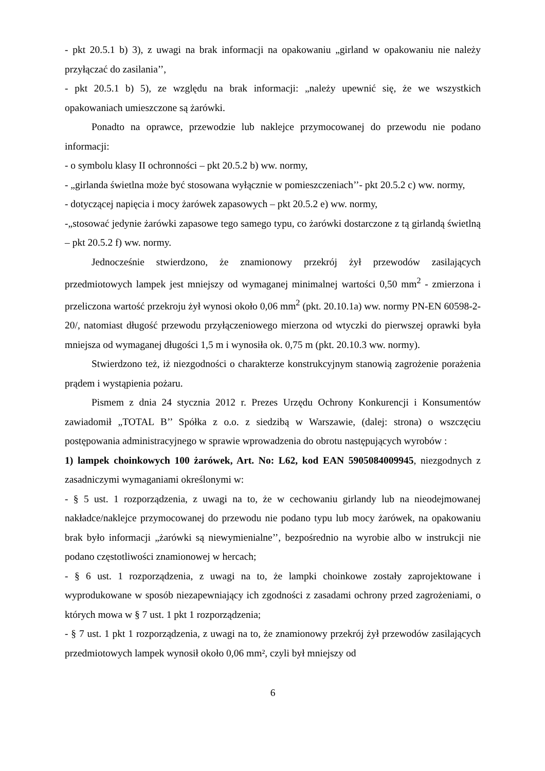- pkt 20.5.1 b) 3), z uwagi na brak informacji na opakowaniu „girland w opakowaniu nie należy przyłączać do zasilania’’,
- pkt 20.5.1 b) 5), ze względu na brak informacji: „należy upewnić się, że we wszystkich opakowaniach umieszczone są żarówki.
Ponadto na oprawce, przewodzie lub naklejce przymocowanej do przewodu nie podano informacji:
- o symbolu klasy II ochronności – pkt 20.5.2 b) ww. normy,
- „girlanda świetlna może być stosowana wyłącznie w pomieszczeniach’’- pkt 20.5.2 c) ww. normy,
- dotyczącej napięcia i mocy żarówek zapasowych – pkt 20.5.2 e) ww. normy,
-„stosować jedynie żarówki zapasowe tego samego typu, co żarówki dostarczone z tą girlandą świetlną – pkt 20.5.2 f) ww. normy.
Jednocześnie stwierdzono, że znamionowy przekrój żył przewodów zasilających przedmiotowych lampek jest mniejszy od wymaganej minimalnej wartości 0,50 mm<sup>2</sup> - zmierzona i przeliczona wartość przekroju żył wynosi około 0,06 mm<sup>2</sup> (pkt. 20.10.1a) ww. normy PN-EN 60598-2-20/, natomiast długość przewodu przyłączeniowego mierzona od wtyczki do pierwszej oprawki była mniejsza od wymaganej długości 1,5 m i wynosiła ok. 0,75 m (pkt. 20.10.3 ww. normy).
Stwierdzono też, iż niezgodności o charakterze konstrukcyjnym stanowią zagrożenie porażenia prądem i wystąpienia pożaru.
Pismem z dnia 24 stycznia 2012 r. Prezes Urzędu Ochrony Konkurencji i Konsumentów zawiadomił „TOTAL B’’ Spółka z o.o. z siedzibą w Warszawie, (dalej: strona) o wszczęciu postępowania administracyjnego w sprawie wprowadzenia do obrotu następujących wyrobów :
1) lampek choinkowych 100 żarówek, Art. No: L62, kod EAN 5905084009945, niezgodnych z zasadniczymi wymaganiami określonymi w:
- § 5 ust. 1 rozporządzenia, z uwagi na to, że w cechowaniu girlandy lub na nieodejmowanej nakładce/naklejce przymocowanej do przewodu nie podano typu lub mocy żarówek, na opakowaniu brak było informacji „żarówki są niewymienialne’’, bezpośrednio na wyrobie albo w instrukcji nie podano częstotliwości znamionowej w hercach;
- § 6 ust. 1 rozporządzenia, z uwagi na to, że lampki choinkowe zostały zaprojektowane i wyprodukowane w sposób niezapewniający ich zgodności z zasadami ochrony przed zagrożeniami, o których mowa w § 7 ust. 1 pkt 1 rozporządzenia;
- § 7 ust. 1 pkt 1 rozporządzenia, z uwagi na to, że znamionowy przekrój żył przewodów zasilających przedmiotowych lampek wynosił około 0,06 mm², czyli był mniejszy od
6